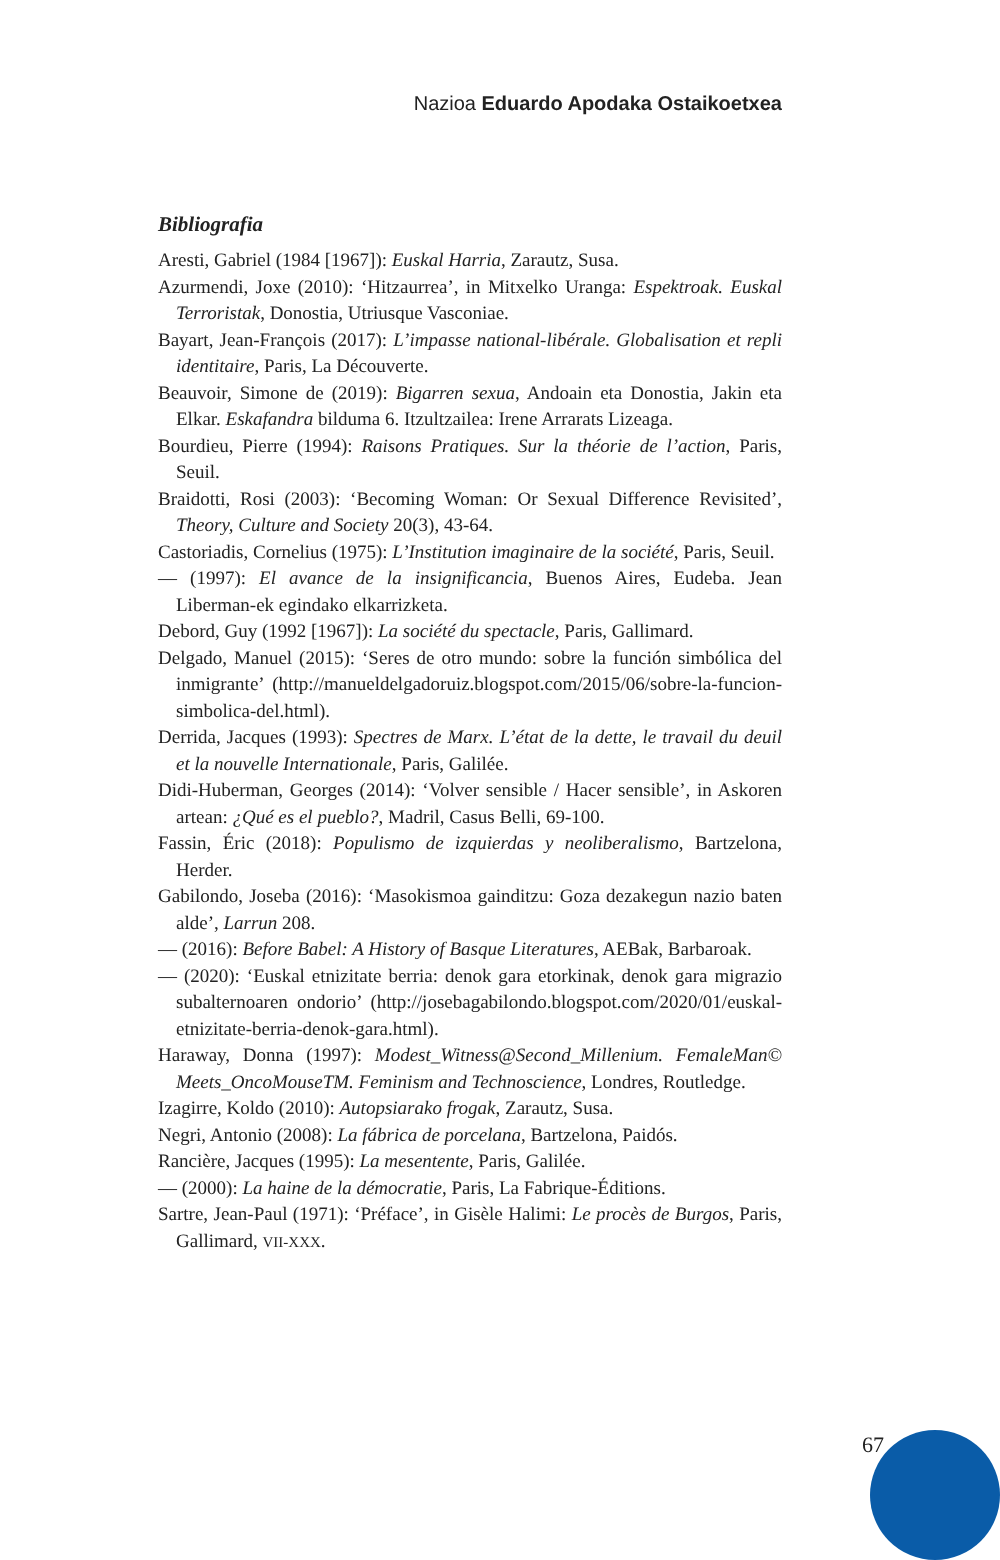Nazioa Eduardo Apodaka Ostaikoetxea
Bibliografia
Aresti, Gabriel (1984 [1967]): Euskal Harria, Zarautz, Susa.
Azurmendi, Joxe (2010): ‘Hitzaurrea’, in Mitxelko Uranga: Espektroak. Euskal Terroristak, Donostia, Utriusque Vasconiae.
Bayart, Jean-François (2017): L’impasse national-libérale. Globalisation et repli identitaire, Paris, La Découverte.
Beauvoir, Simone de (2019): Bigarren sexua, Andoain eta Donostia, Jakin eta Elkar. Eskafandra bilduma 6. Itzultzailea: Irene Arrarats Lizeaga.
Bourdieu, Pierre (1994): Raisons Pratiques. Sur la théorie de l’action, Paris, Seuil.
Braidotti, Rosi (2003): ‘Becoming Woman: Or Sexual Difference Revisited’, Theory, Culture and Society 20(3), 43-64.
Castoriadis, Cornelius (1975): L’Institution imaginaire de la société, Paris, Seuil.
— (1997): El avance de la insignificancia, Buenos Aires, Eudeba. Jean Liberman-ek egindako elkarrizketa.
Debord, Guy (1992 [1967]): La société du spectacle, Paris, Gallimard.
Delgado, Manuel (2015): ‘Seres de otro mundo: sobre la función simbólica del inmigrante’ (http://manueldelgadoruiz.blogspot.com/2015/06/sobre-la-funcion-simbolica-del.html).
Derrida, Jacques (1993): Spectres de Marx. L’état de la dette, le travail du deuil et la nouvelle Internationale, Paris, Galilée.
Didi-Huberman, Georges (2014): ‘Volver sensible / Hacer sensible’, in Askoren artean: ¿Qué es el pueblo?, Madril, Casus Belli, 69-100.
Fassin, Éric (2018): Populismo de izquierdas y neoliberalismo, Bartzelona, Herder.
Gabilondo, Joseba (2016): ‘Masokismoa gainditzu: Goza dezakegun nazio baten alde’, Larrun 208.
— (2016): Before Babel: A History of Basque Literatures, AEBak, Barbaroak.
— (2020): ‘Euskal etnizitate berria: denok gara etorkinak, denok gara migrazio subalternoaren ondorio’ (http://josebagabilondo.blogspot.com/2020/01/euskal-etnizitate-berria-denok-gara.html).
Haraway, Donna (1997): Modest_Witness@Second_Millenium. FemaleMan© Meets_OncoMouseTM. Feminism and Technoscience, Londres, Routledge.
Izagirre, Koldo (2010): Autopsiarako frogak, Zarautz, Susa.
Negri, Antonio (2008): La fábrica de porcelana, Bartzelona, Paidós.
Rancière, Jacques (1995): La mesentente, Paris, Galilée.
— (2000): La haine de la démocratie, Paris, La Fabrique-Éditions.
Sartre, Jean-Paul (1971): ‘Préface’, in Gisèle Halimi: Le procès de Burgos, Paris, Gallimard, VII-XXX.
67